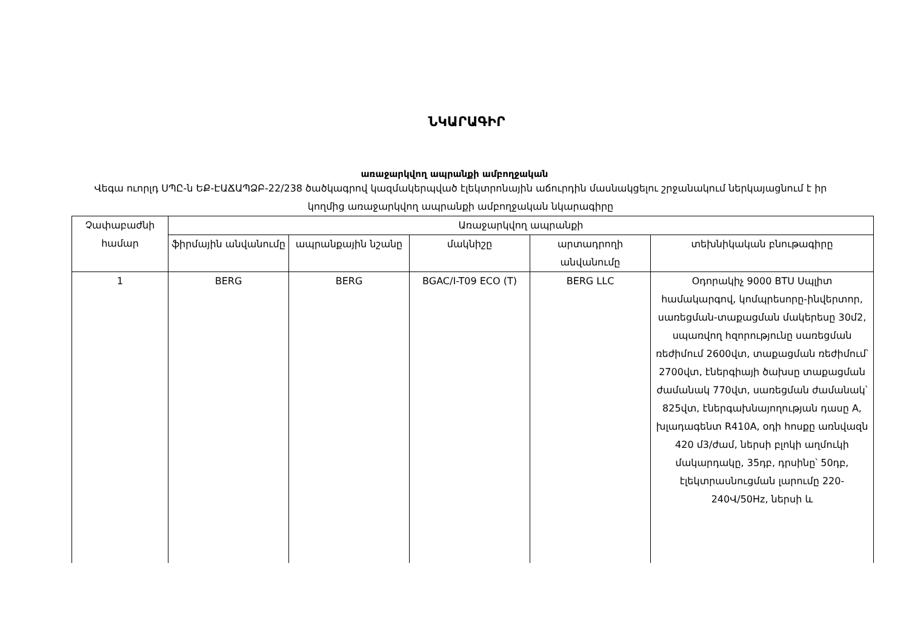ՆԿԱՐԱԳԻՐ
առաջարկվող ապրանքի ամբողջական
Վեգա ուորլդ ՍՊԸ-ն ԵՔ-ԷԱՃԱՊՁԲ-22/238 ծածկագրով կազմակերպված էլեկտրոնային աճուրդին մասնակցելու շրջանակում ներկայացնում է իր կողմից առաջարկվող ապրանքի ամբողջական նկարագիրը
| Չափաբաժնի համար | Առաջարկվող ապրանքի | | | | |
| --- | --- | --- | --- | --- | --- |
| | ֆիրմային անվանումը | ապրանքային նշանը | մակնիշը | արտադրողի անվանումը | տեխնիկական բնութագիրը |
| 1 | BERG | BERG | BGAC/I-T09 ECO (T) | BERG LLC | Օդորակիչ 9000 BTU Սպլիտ համակարգով, կոմպրեսորը-ինվերտոր, սառեցման-տաքացման մակերեսը 30մ2, սպառվող հզորությունը սառեցման ռեժիմում 2600վտ, տաքացման ռեժիմում՝ 2700վտ, էներգիայի ծախսը տաքացման ժամանակ 770վտ, սառեցման ժամանակ՝ 825վտ, էներգախնայողության դասը A, խլադագենտ R410A, օդի հոսքը առնվազն 420 մ3/ժամ, ներսի բլոկի աղմուկի մակարդակը, 35դբ, դրսինը՝ 50դբ, էլեկտրասնուցման լարումը 220-240Վ/50Hz, ներսի և |